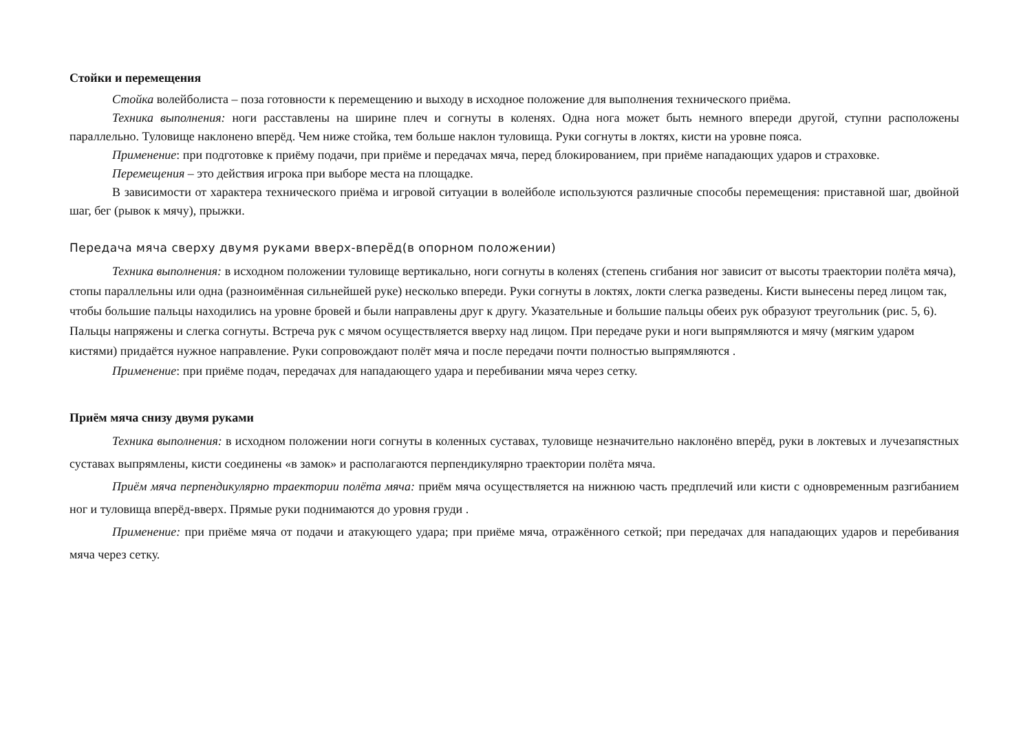Стойки и перемещения
Стойка волейболиста – поза готовности к перемещению и выходу в исходное положение для выполнения технического приёма.
Техника выполнения: ноги расставлены на ширине плеч и согнуты в коленях. Одна нога может быть немного впереди другой, ступни расположены параллельно. Туловище наклонено вперёд. Чем ниже стойка, тем больше наклон туловища. Руки согнуты в локтях, кисти на уровне пояса.
Применение: при подготовке к приёму подачи, при приёме и передачах мяча, перед блокированием, при приёме нападающих ударов и страховке.
Перемещения – это действия игрока при выборе места на площадке.
В зависимости от характера технического приёма и игровой ситуации в волейболе используются различные способы перемещения: приставной шаг, двойной шаг, бег (рывок к мячу), прыжки.
Передача мяча сверху двумя руками вверх-вперёд(в опорном положении)
Техника выполнения: в исходном положении туловище вертикально, ноги согнуты в коленях (степень сгибания ног зависит от высоты траектории полёта мяча), стопы параллельны или одна (разноимённая сильнейшей руке) несколько впереди. Руки согнуты в локтях, локти слегка разведены. Кисти вынесены перед лицом так, чтобы большие пальцы находились на уровне бровей и были направлены друг к другу. Указательные и большие пальцы обеих рук образуют треугольник (рис. 5, 6). Пальцы напряжены и слегка согнуты. Встреча рук с мячом осуществляется вверху над лицом. При передаче руки и ноги выпрямляются и мячу (мягким ударом кистями) придаётся нужное направление. Руки сопровождают полёт мяча и после передачи почти полностью выпрямляются .
Применение: при приёме подач, передачах для нападающего удара и перебивании мяча через сетку.
Приём мяча снизу двумя руками
Техника выполнения: в исходном положении ноги согнуты в коленных суставах, туловище незначительно наклонёно вперёд, руки в локтевых и лучезапястных суставах выпрямлены, кисти соединены «в замок» и располагаются перпендикулярно траектории полёта мяча.
Приём мяча перпендикулярно траектории полёта мяча: приём мяча осуществляется на нижнюю часть предплечий или кисти с одновременным разгибанием ног и туловища вперёд-вверх. Прямые руки поднимаются до уровня груди .
Применение: при приёме мяча от подачи и атакующего удара; при приёме мяча, отражённого сеткой; при передачах для нападающих ударов и перебивания мяча через сетку.